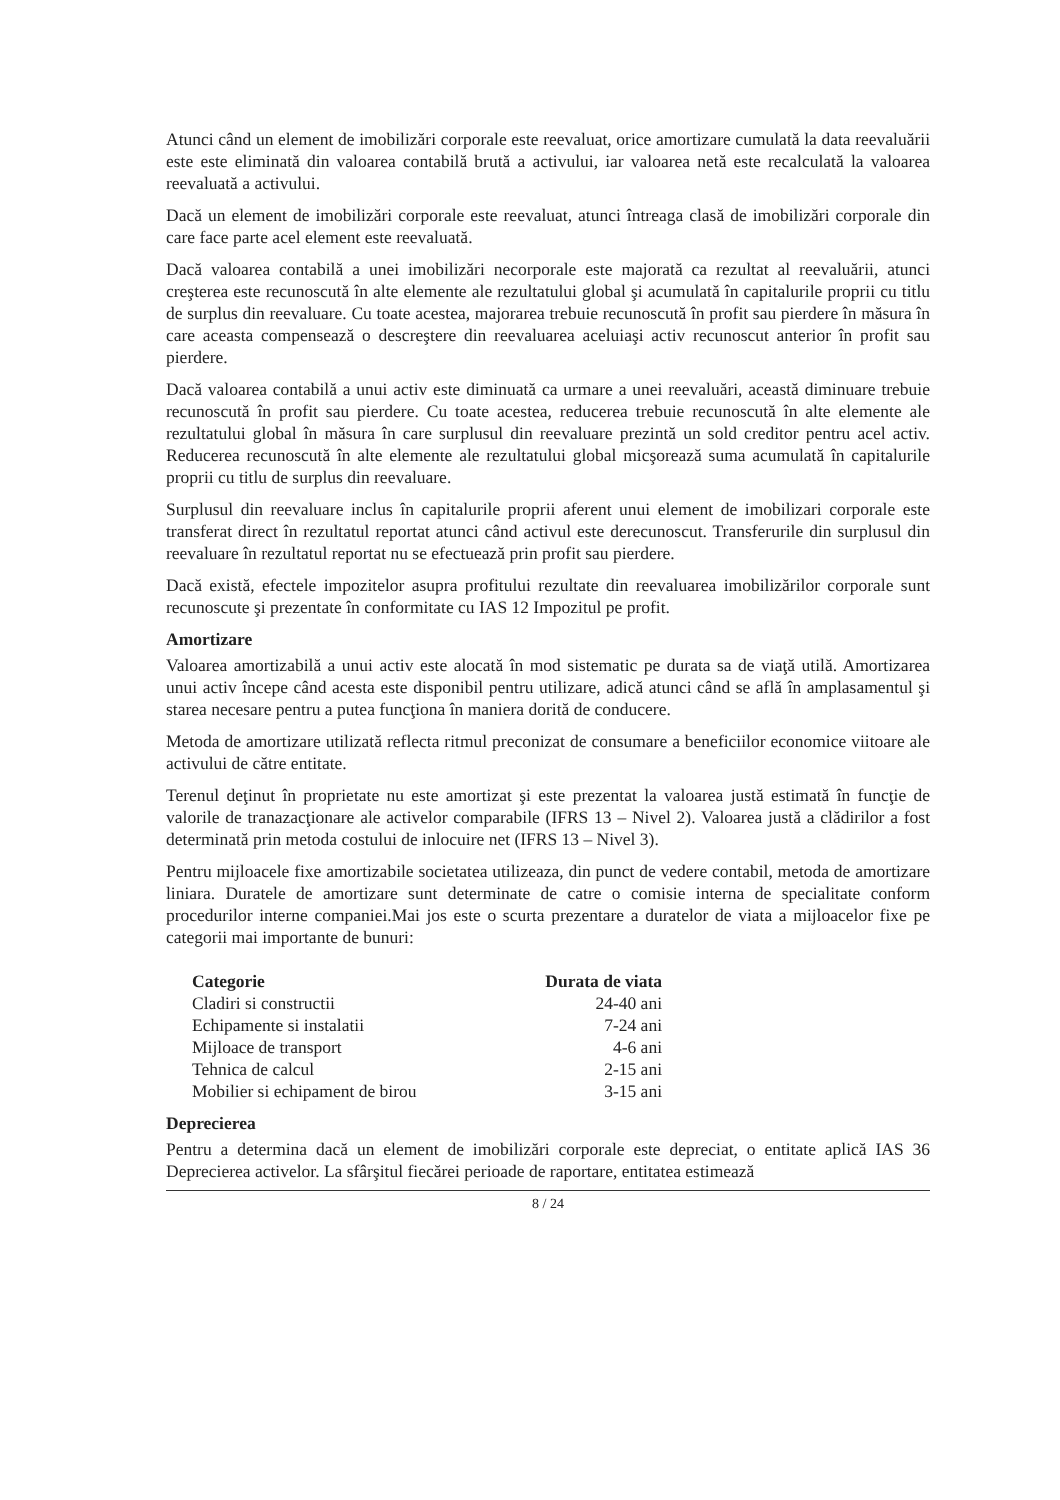Atunci când un element de imobilizări corporale este reevaluat, orice amortizare cumulată la data reevaluării este este eliminată din valoarea contabilă brută a activului, iar valoarea netă este recalculată la valoarea reevaluată a activului.
Dacă un element de imobilizări corporale este reevaluat, atunci întreaga clasă de imobilizări corporale din care face parte acel element este reevaluată.
Dacă valoarea contabilă a unei imobilizări necorporale este majorată ca rezultat al reevaluării, atunci creşterea este recunoscută în alte elemente ale rezultatului global şi acumulată în capitalurile proprii cu titlu de surplus din reevaluare. Cu toate acestea, majorarea trebuie recunoscută în profit sau pierdere în măsura în care aceasta compensează o descreştere din reevaluarea aceluiaşi activ recunoscut anterior în profit sau pierdere.
Dacă valoarea contabilă a unui activ este diminuată ca urmare a unei reevaluări, această diminuare trebuie recunoscută în profit sau pierdere. Cu toate acestea, reducerea trebuie recunoscută în alte elemente ale rezultatului global în măsura în care surplusul din reevaluare prezintă un sold creditor pentru acel activ. Reducerea recunoscută în alte elemente ale rezultatului global micşorează suma acumulată în capitalurile proprii cu titlu de surplus din reevaluare.
Surplusul din reevaluare inclus în capitalurile proprii aferent unui element de imobilizari corporale este transferat direct în rezultatul reportat atunci când activul este derecunoscut. Transferurile din surplusul din reevaluare în rezultatul reportat nu se efectuează prin profit sau pierdere.
Dacă există, efectele impozitelor asupra profitului rezultate din reevaluarea imobilizărilor corporale sunt recunoscute şi prezentate în conformitate cu IAS 12 Impozitul pe profit.
Amortizare
Valoarea amortizabilă a unui activ este alocată în mod sistematic pe durata sa de viaţă utilă. Amortizarea unui activ începe când acesta este disponibil pentru utilizare, adică atunci când se află în amplasamentul şi starea necesare pentru a putea funcţiona în maniera dorită de conducere.
Metoda de amortizare utilizată reflecta ritmul preconizat de consumare a beneficiilor economice viitoare ale activului de către entitate.
Terenul deţinut în proprietate nu este amortizat şi este prezentat la valoarea justă estimată în funcţie de valorile de tranazacţionare ale activelor comparabile (IFRS 13 – Nivel 2). Valoarea justă a clădirilor a fost determinată prin metoda costului de inlocuire net (IFRS 13 – Nivel 3).
Pentru mijloacele fixe amortizabile societatea utilizeaza, din punct de vedere contabil, metoda de amortizare liniara. Duratele de amortizare sunt determinate de catre o comisie interna de specialitate conform procedurilor interne companiei.Mai jos este o scurta prezentare a duratelor de viata a mijloacelor fixe pe categorii mai importante de bunuri:
| Categorie | Durata de viata |
| --- | --- |
| Cladiri si constructii | 24-40 ani |
| Echipamente si instalatii | 7-24 ani |
| Mijloace de transport | 4-6 ani |
| Tehnica de calcul | 2-15 ani |
| Mobilier si echipament de birou | 3-15 ani |
Deprecierea
Pentru a determina dacă un element de imobilizări corporale este depreciat, o entitate aplică IAS 36 Deprecierea activelor. La sfârşitul fiecărei perioade de raportare, entitatea estimează
8 / 24